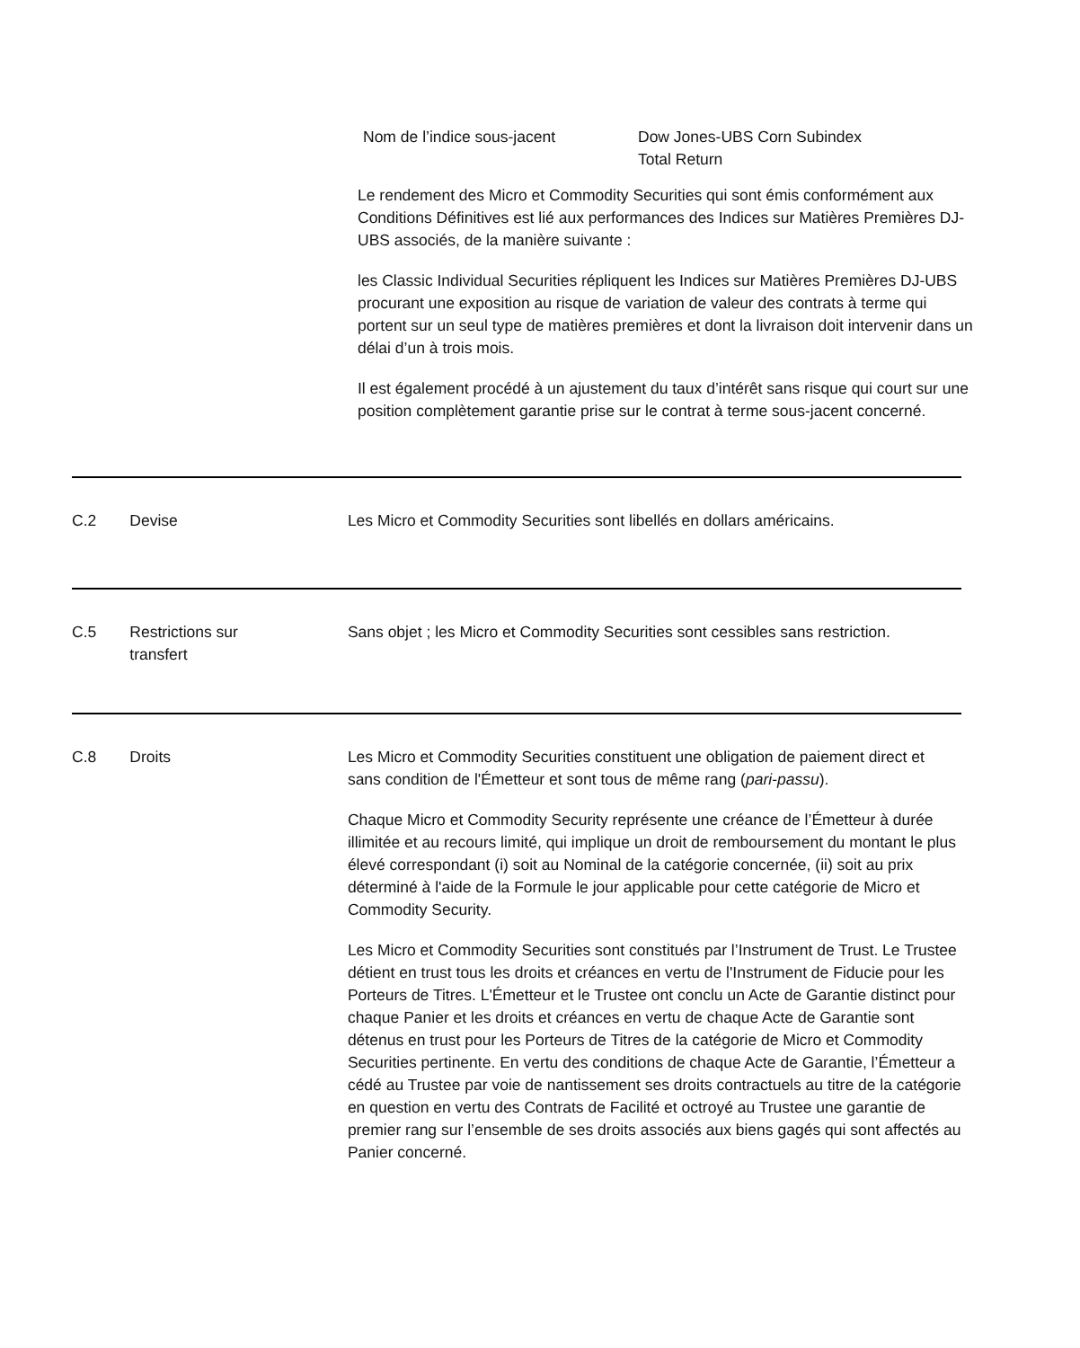Nom de l’indice sous-jacent Dow Jones-UBS Corn Subindex
Total Return
Le rendement des Micro et Commodity Securities qui sont émis conformément aux Conditions Définitives est lié aux performances des Indices sur Matières Premières DJ-UBS associés, de la manière suivante :
les Classic Individual Securities répliquent les Indices sur Matières Premières DJ-UBS procurant une exposition au risque de variation de valeur des contrats à terme qui portent sur un seul type de matières premières et dont la livraison doit intervenir dans un délai d’un à trois mois.
Il est également procédé à un ajustement du taux d’intérêt sans risque qui court sur une position complètement garantie prise sur le contrat à terme sous-jacent concerné.
C.2 Devise Les Micro et Commodity Securities sont libellés en dollars américains.
C.5 Restrictions sur
transfert
Sans objet ; les Micro et Commodity Securities sont cessibles sans restriction.
C.8 Droits Les Micro et Commodity Securities constituent une obligation de paiement direct et sans condition de l'Émetteur et sont tous de même rang (pari-passu).
Chaque Micro et Commodity Security représente une créance de l’Émetteur à durée illimitée et au recours limité, qui implique un droit de remboursement du montant le plus élevé correspondant (i) soit au Nominal de la catégorie concernée, (ii) soit au prix déterminé à l'aide de la Formule le jour applicable pour cette catégorie de Micro et Commodity Security.
Les Micro et Commodity Securities sont constitués par l’Instrument de Trust. Le Trustee détient en trust tous les droits et créances en vertu de l'Instrument de Fiducie pour les Porteurs de Titres. L'Émetteur et le Trustee ont conclu un Acte de Garantie distinct pour chaque Panier et les droits et créances en vertu de chaque Acte de Garantie sont détenus en trust pour les Porteurs de Titres de la catégorie de Micro et Commodity Securities pertinente. En vertu des conditions de chaque Acte de Garantie, l’Émetteur a cédé au Trustee par voie de nantissement ses droits contractuels au titre de la catégorie en question en vertu des Contrats de Facilité et octroyé au Trustee une garantie de premier rang sur l’ensemble de ses droits associés aux biens gagés qui sont affectés au Panier concerné.